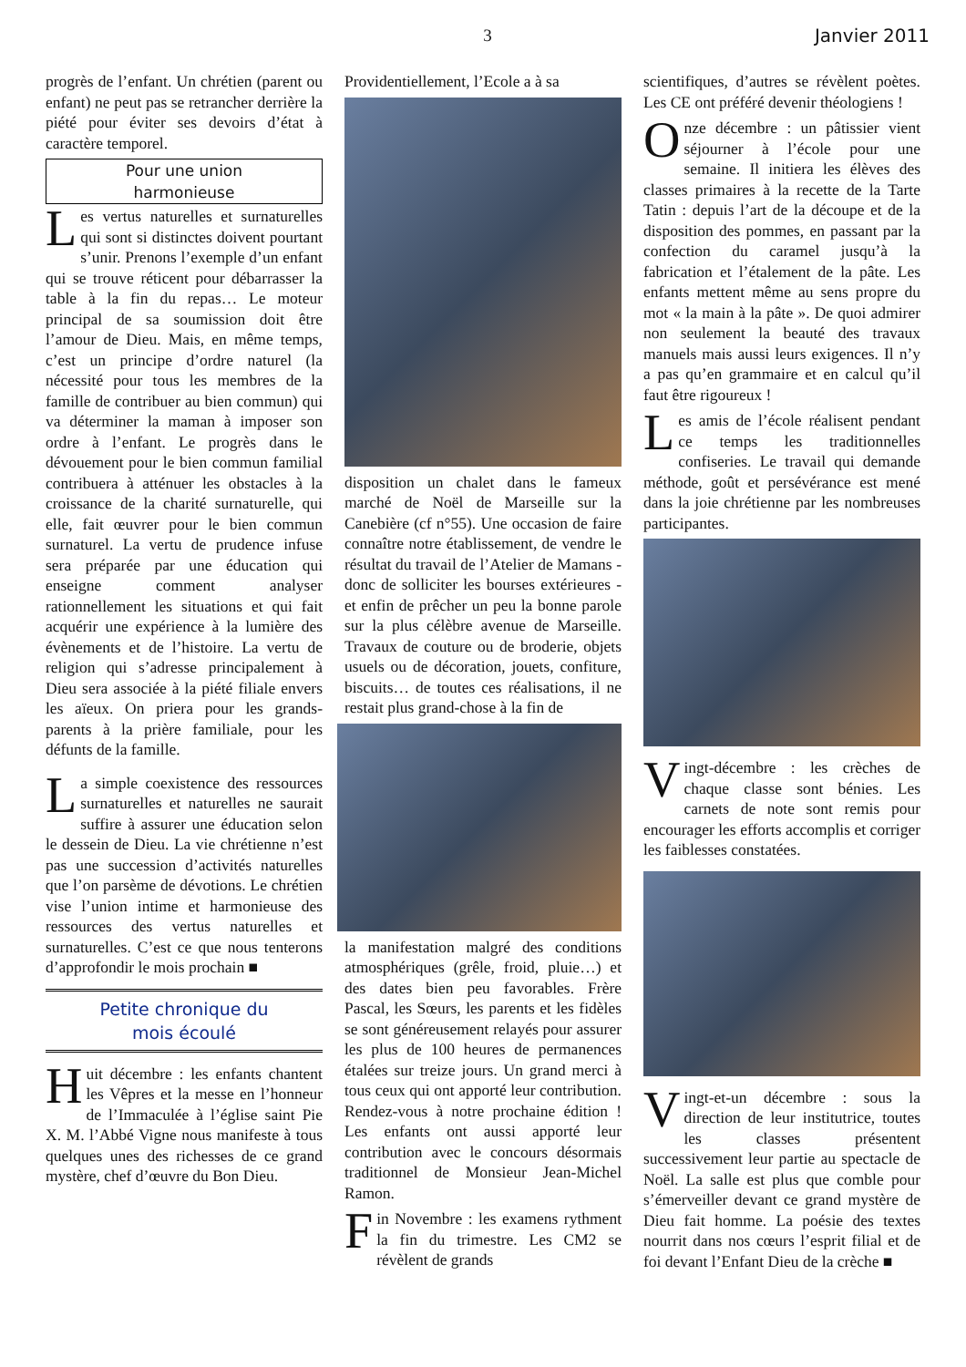3 Janvier 2011
progrès de l’enfant. Un chrétien (parent ou enfant) ne peut pas se retrancher derrière la piété pour éviter ses devoirs d’état à caractère temporel.
Pour une union
harmonieuse
Les vertus naturelles et surnaturelles qui sont si distinctes doivent pourtant s’unir. Prenons l’exemple d’un enfant qui se trouve réticent pour débarrasser la table à la fin du repas… Le moteur principal de sa soumission doit être l’amour de Dieu. Mais, en même temps, c’est un principe d’ordre naturel (la nécessité pour tous les membres de la famille de contribuer au bien commun) qui va déterminer la maman à imposer son ordre à l’enfant. Le progrès dans le dévouement pour le bien commun familial contribuera à atténuer les obstacles à la croissance de la charité surnaturelle, qui elle, fait œuvrer pour le bien commun surnaturel. La vertu de prudence infuse sera préparée par une éducation qui enseigne comment analyser rationnellement les situations et qui fait acquérir une expérience à la lumière des évènements et de l’histoire. La vertu de religion qui s’adresse principalement à Dieu sera associée à la piété filiale envers les aïeux. On priera pour les grands-parents à la prière familiale, pour les défunts de la famille.
La simple coexistence des ressources surnaturelles et naturelles ne saurait suffire à assurer une éducation selon le dessein de Dieu. La vie chrétienne n’est pas une succession d’activités naturelles que l’on parsème de dévotions. Le chrétien vise l’union intime et harmonieuse des ressources des vertus naturelles et surnaturelles. C’est ce que nous tenterons d’approfondir le mois prochain ■
Petite chronique du
mois écoulé
Huit décembre : les enfants chantent les Vêpres et la messe en l’honneur de l’Immaculée à l’église saint Pie X. M. l’Abbé Vigne nous manifeste à tous quelques unes des richesses de ce grand mystère, chef d’œuvre du Bon Dieu.
Providentiellement, l’Ecole a à sa
disposition un chalet dans le fameux marché de Noël de Marseille sur la Canebière (cf n°55). Une occasion de faire connaître notre établissement, de vendre le résultat du travail de l’Atelier de Mamans - donc de solliciter les bourses extérieures - et enfin de prêcher un peu la bonne parole sur la plus célèbre avenue de Marseille. Travaux de couture ou de broderie, objets usuels ou de décoration, jouets, confiture, biscuits… de toutes ces réalisations, il ne restait plus grand-chose à la fin de
la manifestation malgré des conditions atmosphériques (grêle, froid, pluie…) et des dates bien peu favorables. Frère Pascal, les Sœurs, les parents et les fidèles se sont généreusement relayés pour assurer les plus de 100 heures de permanences étalées sur treize jours. Un grand merci à tous ceux qui ont apporté leur contribution. Rendez-vous à notre prochaine édition ! Les enfants ont aussi apporté leur contribution avec le concours désormais traditionnel de Monsieur Jean-Michel Ramon.
Fin Novembre : les examens rythment la fin du trimestre. Les CM2 se révèlent de grands
scientifiques, d’autres se révèlent poètes. Les CE ont préféré devenir théologiens !
Onze décembre : un pâtissier vient séjourner à l’école pour une semaine. Il initiera les élèves des classes primaires à la recette de la Tarte Tatin : depuis l’art de la découpe et de la disposition des pommes, en passant par la confection du caramel jusqu’à la fabrication et l’étalement de la pâte. Les enfants mettent même au sens propre du mot « la main à la pâte ». De quoi admirer non seulement la beauté des travaux manuels mais aussi leurs exigences. Il n’y a pas qu’en grammaire et en calcul qu’il faut être rigoureux !
Les amis de l’école réalisent pendant ce temps les traditionnelles confiseries. Le travail qui demande méthode, goût et persévérance est mené dans la joie chrétienne par les nombreuses participantes.
Vingt-décembre : les crèches de chaque classe sont bénies. Les carnets de note sont remis pour encourager les efforts accomplis et corriger les faiblesses constatées.
Vingt-et-un décembre : sous la direction de leur institutrice, toutes les classes présentent successivement leur partie au spectacle de Noël. La salle est plus que comble pour s’émerveiller devant ce grand mystère de Dieu fait homme. La poésie des textes nourrit dans nos cœurs l’esprit filial et de foi devant l’Enfant Dieu de la crèche ■